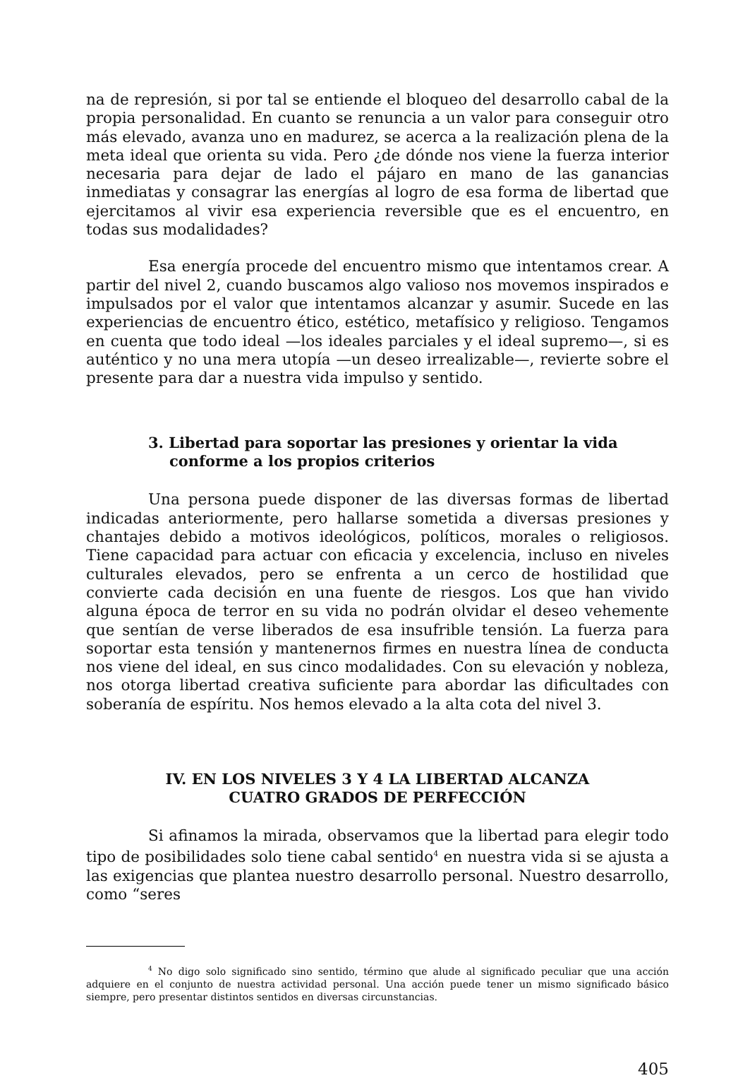na de represión, si por tal se entiende el bloqueo del desarrollo cabal de la propia personalidad. En cuanto se renuncia a un valor para conseguir otro más elevado, avanza uno en madurez, se acerca a la realización plena de la meta ideal que orienta su vida. Pero ¿de dónde nos viene la fuerza interior necesaria para dejar de lado el pájaro en mano de las ganancias inmediatas y consagrar las energías al logro de esa forma de libertad que ejercitamos al vivir esa experiencia reversible que es el encuentro, en todas sus modalidades?
Esa energía procede del encuentro mismo que intentamos crear. A partir del nivel 2, cuando buscamos algo valioso nos movemos inspirados e impulsados por el valor que intentamos alcanzar y asumir. Sucede en las experiencias de encuentro ético, estético, metafísico y religioso. Tengamos en cuenta que todo ideal —los ideales parciales y el ideal supremo—, si es auténtico y no una mera utopía —un deseo irrealizable—, revierte sobre el presente para dar a nuestra vida impulso y sentido.
3. Libertad para soportar las presiones y orientar la vida
conforme a los propios criterios
Una persona puede disponer de las diversas formas de libertad indicadas anteriormente, pero hallarse sometida a diversas presiones y chantajes debido a motivos ideológicos, políticos, morales o religiosos. Tiene capacidad para actuar con eficacia y excelencia, incluso en niveles culturales elevados, pero se enfrenta a un cerco de hostilidad que convierte cada decisión en una fuente de riesgos. Los que han vivido alguna época de terror en su vida no podrán olvidar el deseo vehemente que sentían de verse liberados de esa insufrible tensión. La fuerza para soportar esta tensión y mantenernos firmes en nuestra línea de conducta nos viene del ideal, en sus cinco modalidades. Con su elevación y nobleza, nos otorga libertad creativa suficiente para abordar las dificultades con soberanía de espíritu. Nos hemos elevado a la alta cota del nivel 3.
IV. EN LOS NIVELES 3 Y 4 LA LIBERTAD ALCANZA
CUATRO GRADOS DE PERFECCIÓN
Si afinamos la mirada, observamos que la libertad para elegir todo tipo de posibilidades solo tiene cabal sentido<sup>4</sup> en nuestra vida si se ajusta a las exigencias que plantea nuestro desarrollo personal. Nuestro desarrollo, como “seres
<sup>4</sup> No digo solo significado sino sentido, término que alude al significado peculiar que una acción adquiere en el conjunto de nuestra actividad personal. Una acción puede tener un mismo significado básico siempre, pero presentar distintos sentidos en diversas circunstancias.
405